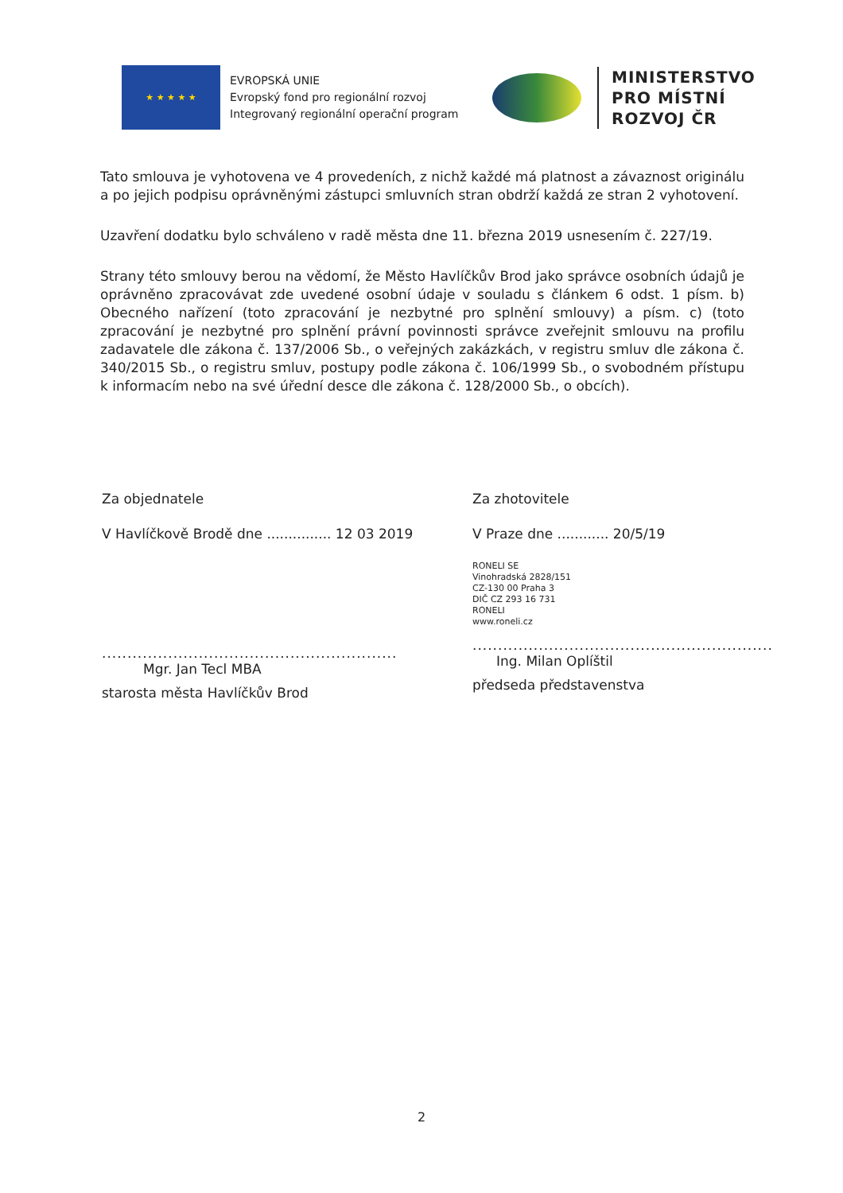★ ★ ★ ★ ★
EVROPSKÁ UNIE
Evropský fond pro regionální rozvoj
Integrovaný regionální operační program
MINISTERSTVO
PRO MÍSTNÍ
ROZVOJ ČR
Tato smlouva je vyhotovena ve 4 provedeních, z nichž každé má platnost a závaznost originálu a po jejich podpisu oprávněnými zástupci smluvních stran obdrží každá ze stran 2 vyhotovení.
Uzavření dodatku bylo schváleno v radě města dne 11. března 2019 usnesením č. 227/19.
Strany této smlouvy berou na vědomí, že Město Havlíčkův Brod jako správce osobních údajů je oprávněno zpracovávat zde uvedené osobní údaje v souladu s článkem 6 odst. 1 písm. b) Obecného nařízení (toto zpracování je nezbytné pro splnění smlouvy) a písm. c) (toto zpracování je nezbytné pro splnění právní povinnosti správce zveřejnit smlouvu na profilu zadavatele dle zákona č. 137/2006 Sb., o veřejných zakázkách, v registru smluv dle zákona č. 340/2015 Sb., o registru smluv, postupy podle zákona č. 106/1999 Sb., o svobodném přístupu k informacím nebo na své úřední desce dle zákona č. 128/2000 Sb., o obcích).
Za objednatele
V Havlíčkově Brodě dne ............... 12 03 2019
..........................................................
Mgr. Jan Tecl MBA
starosta města Havlíčkův Brod
Za zhotovitele
V Praze dne ............ 20/5/19
RONELI SE
Vinohradská 2828/151
CZ-130 00 Praha 3
DIČ CZ 293 16 731
RONELI
www.roneli.cz
...........................................................
Ing. Milan Oplíštil
předseda představenstva
2